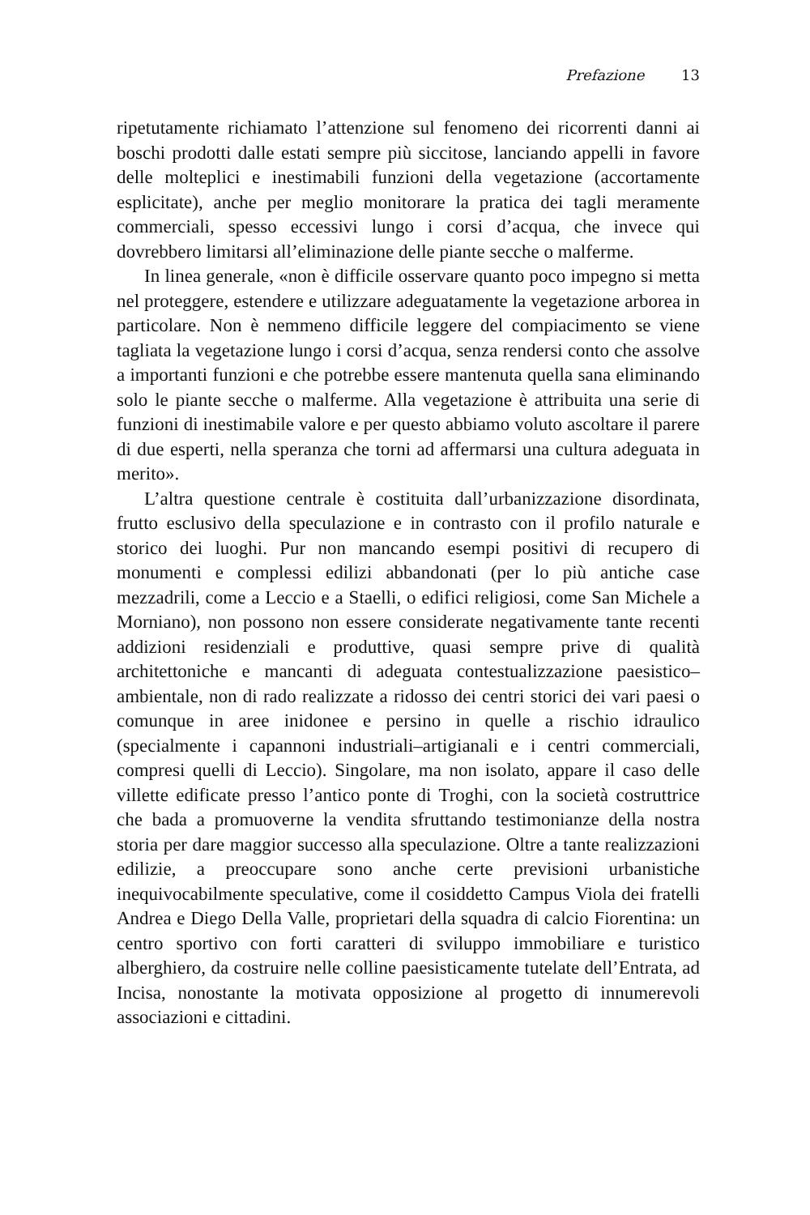Prefazione 13
ripetutamente richiamato l’attenzione sul fenomeno dei ricorrenti danni ai boschi prodotti dalle estati sempre più siccitose, lanciando appelli in favore delle molteplici e inestimabili funzioni della vegetazione (accortamente esplicitate), anche per meglio monitorare la pratica dei tagli meramente commerciali, spesso eccessivi lungo i corsi d’acqua, che invece qui dovrebbero limitarsi all’eliminazione delle piante secche o malferme.
In linea generale, «non è difficile osservare quanto poco impegno si metta nel proteggere, estendere e utilizzare adeguatamente la vegetazione arborea in particolare. Non è nemmeno difficile leggere del compiacimento se viene tagliata la vegetazione lungo i corsi d’acqua, senza rendersi conto che assolve a importanti funzioni e che potrebbe essere mantenuta quella sana eliminando solo le piante secche o malferme. Alla vegetazione è attribuita una serie di funzioni di inestimabile valore e per questo abbiamo voluto ascoltare il parere di due esperti, nella speranza che torni ad affermarsi una cultura adeguata in merito».
L’altra questione centrale è costituita dall’urbanizzazione disordinata, frutto esclusivo della speculazione e in contrasto con il profilo naturale e storico dei luoghi. Pur non mancando esempi positivi di recupero di monumenti e complessi edilizi abbandonati (per lo più antiche case mezzadrili, come a Leccio e a Staelli, o edifici religiosi, come San Michele a Morniano), non possono non essere considerate negativamente tante recenti addizioni residenziali e produttive, quasi sempre prive di qualità architettoniche e mancanti di adeguata contestualizzazione paesistico–ambientale, non di rado realizzate a ridosso dei centri storici dei vari paesi o comunque in aree inidonee e persino in quelle a rischio idraulico (specialmente i capannoni industriali–artigianali e i centri commerciali, compresi quelli di Leccio). Singolare, ma non isolato, appare il caso delle villette edificate presso l’antico ponte di Troghi, con la società costruttrice che bada a promuoverne la vendita sfruttando testimonianze della nostra storia per dare maggior successo alla speculazione. Oltre a tante realizzazioni edilizie, a preoccupare sono anche certe previsioni urbanistiche inequivocabilmente speculative, come il cosiddetto Campus Viola dei fratelli Andrea e Diego Della Valle, proprietari della squadra di calcio Fiorentina: un centro sportivo con forti caratteri di sviluppo immobiliare e turistico alberghiero, da costruire nelle colline paesisticamente tutelate dell’Entrata, ad Incisa, nonostante la motivata opposizione al progetto di innumerevoli associazioni e cittadini.